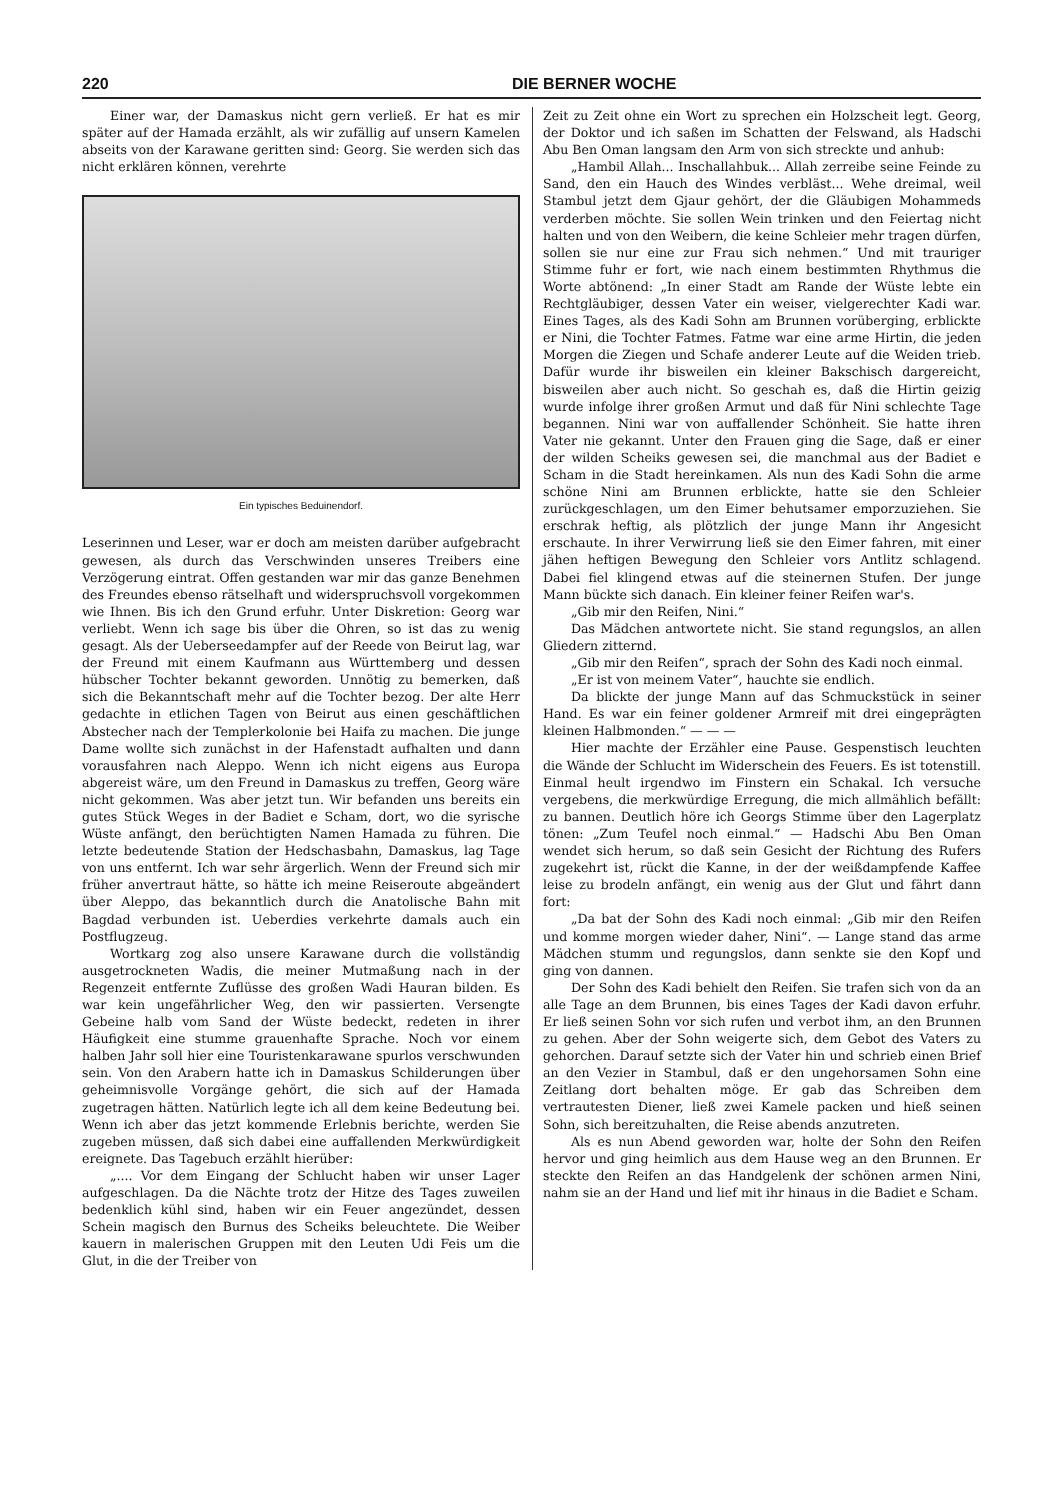220 DIE BERNER WOCHE
Einer war, der Damaskus nicht gern verließ. Er hat es mir später auf der Hamada erzählt, als wir zufällig auf unsern Kamelen abseits von der Karawane geritten sind: Georg. Sie werden sich das nicht erklären können, verehrte
Ein typisches Beduinendorf.
Leserinnen und Leser, war er doch am meisten darüber aufgebracht gewesen, als durch das Verschwinden unseres Treibers eine Verzögerung eintrat. Offen gestanden war mir das ganze Benehmen des Freundes ebenso rätselhaft und widerspruchsvoll vorgekommen wie Ihnen. Bis ich den Grund erfuhr. Unter Diskretion: Georg war verliebt. Wenn ich sage bis über die Ohren, so ist das zu wenig gesagt. Als der Ueberseedampfer auf der Reede von Beirut lag, war der Freund mit einem Kaufmann aus Württemberg und dessen hübscher Tochter bekannt geworden. Unnötig zu bemerken, daß sich die Bekanntschaft mehr auf die Tochter bezog. Der alte Herr gedachte in etlichen Tagen von Beirut aus einen geschäftlichen Abstecher nach der Templerkolonie bei Haifa zu machen. Die junge Dame wollte sich zunächst in der Hafenstadt aufhalten und dann vorausfahren nach Aleppo. Wenn ich nicht eigens aus Europa abgereist wäre, um den Freund in Damaskus zu treffen, Georg wäre nicht gekommen. Was aber jetzt tun. Wir befanden uns bereits ein gutes Stück Weges in der Badiet e Scham, dort, wo die syrische Wüste anfängt, den berüchtigten Namen Hamada zu führen. Die letzte bedeutende Station der Hedschasbahn, Damaskus, lag Tage von uns entfernt. Ich war sehr ärgerlich. Wenn der Freund sich mir früher anvertraut hätte, so hätte ich meine Reiseroute abgeändert über Aleppo, das bekanntlich durch die Anatolische Bahn mit Bagdad verbunden ist. Ueberdies verkehrte damals auch ein Postflugzeug.
Wortkarg zog also unsere Karawane durch die vollständig ausgetrockneten Wadis, die meiner Mutmaßung nach in der Regenzeit entfernte Zuflüsse des großen Wadi Hauran bilden. Es war kein ungefährlicher Weg, den wir passierten. Versengte Gebeine halb vom Sand der Wüste bedeckt, redeten in ihrer Häufigkeit eine stumme grauenhafte Sprache. Noch vor einem halben Jahr soll hier eine Touristenkarawane spurlos verschwunden sein. Von den Arabern hatte ich in Damaskus Schilderungen über geheimnisvolle Vorgänge gehört, die sich auf der Hamada zugetragen hätten. Natürlich legte ich all dem keine Bedeutung bei. Wenn ich aber das jetzt kommende Erlebnis berichte, werden Sie zugeben müssen, daß sich dabei eine auffallenden Merkwürdigkeit ereignete. Das Tagebuch erzählt hierüber:
„.... Vor dem Eingang der Schlucht haben wir unser Lager aufgeschlagen. Da die Nächte trotz der Hitze des Tages zuweilen bedenklich kühl sind, haben wir ein Feuer angezündet, dessen Schein magisch den Burnus des Scheiks beleuchtete. Die Weiber kauern in malerischen Gruppen mit den Leuten Udi Feis um die Glut, in die der Treiber von
Zeit zu Zeit ohne ein Wort zu sprechen ein Holzscheit legt. Georg, der Doktor und ich saßen im Schatten der Felswand, als Hadschi Abu Ben Oman langsam den Arm von sich streckte und anhub:
„Hambil Allah... Inschallahbuk... Allah zerreibe seine Feinde zu Sand, den ein Hauch des Windes verbläst... Wehe dreimal, weil Stambul jetzt dem Gjaur gehört, der die Gläubigen Mohammeds verderben möchte. Sie sollen Wein trinken und den Feiertag nicht halten und von den Weibern, die keine Schleier mehr tragen dürfen, sollen sie nur eine zur Frau sich nehmen.“ Und mit trauriger Stimme fuhr er fort, wie nach einem bestimmten Rhythmus die Worte abtönend: „In einer Stadt am Rande der Wüste lebte ein Rechtgläubiger, dessen Vater ein weiser, vielgerechter Kadi war. Eines Tages, als des Kadi Sohn am Brunnen vorüberging, erblickte er Nini, die Tochter Fatmes. Fatme war eine arme Hirtin, die jeden Morgen die Ziegen und Schafe anderer Leute auf die Weiden trieb. Dafür wurde ihr bisweilen ein kleiner Bakschisch dargereicht, bisweilen aber auch nicht. So geschah es, daß die Hirtin geizig wurde infolge ihrer großen Armut und daß für Nini schlechte Tage begannen. Nini war von auffallender Schönheit. Sie hatte ihren Vater nie gekannt. Unter den Frauen ging die Sage, daß er einer der wilden Scheiks gewesen sei, die manchmal aus der Badiet e Scham in die Stadt hereinkamen. Als nun des Kadi Sohn die arme schöne Nini am Brunnen erblickte, hatte sie den Schleier zurückgeschlagen, um den Eimer behutsamer emporzuziehen. Sie erschrak heftig, als plötzlich der junge Mann ihr Angesicht erschaute. In ihrer Verwirrung ließ sie den Eimer fahren, mit einer jähen heftigen Bewegung den Schleier vors Antlitz schlagend. Dabei fiel klingend etwas auf die steinernen Stufen. Der junge Mann bückte sich danach. Ein kleiner feiner Reifen war's.
„Gib mir den Reifen, Nini.“
Das Mädchen antwortete nicht. Sie stand regungslos, an allen Gliedern zitternd.
„Gib mir den Reifen“, sprach der Sohn des Kadi noch einmal.
„Er ist von meinem Vater“, hauchte sie endlich.
Da blickte der junge Mann auf das Schmuckstück in seiner Hand. Es war ein feiner goldener Armreif mit drei eingeprägten kleinen Halbmonden.“ — — —
Hier machte der Erzähler eine Pause. Gespenstisch leuchten die Wände der Schlucht im Widerschein des Feuers. Es ist totenstill. Einmal heult irgendwo im Finstern ein Schakal. Ich versuche vergebens, die merkwürdige Erregung, die mich allmählich befällt: zu bannen. Deutlich höre ich Georgs Stimme über den Lagerplatz tönen: „Zum Teufel noch einmal.“ — Hadschi Abu Ben Oman wendet sich herum, so daß sein Gesicht der Richtung des Rufers zugekehrt ist, rückt die Kanne, in der der weißdampfende Kaffee leise zu brodeln anfängt, ein wenig aus der Glut und fährt dann fort:
„Da bat der Sohn des Kadi noch einmal: „Gib mir den Reifen und komme morgen wieder daher, Nini“. — Lange stand das arme Mädchen stumm und regungslos, dann senkte sie den Kopf und ging von dannen.
Der Sohn des Kadi behielt den Reifen. Sie trafen sich von da an alle Tage an dem Brunnen, bis eines Tages der Kadi davon erfuhr. Er ließ seinen Sohn vor sich rufen und verbot ihm, an den Brunnen zu gehen. Aber der Sohn weigerte sich, dem Gebot des Vaters zu gehorchen. Darauf setzte sich der Vater hin und schrieb einen Brief an den Vezier in Stambul, daß er den ungehorsamen Sohn eine Zeitlang dort behalten möge. Er gab das Schreiben dem vertrautesten Diener, ließ zwei Kamele packen und hieß seinen Sohn, sich bereitzuhalten, die Reise abends anzutreten.
Als es nun Abend geworden war, holte der Sohn den Reifen hervor und ging heimlich aus dem Hause weg an den Brunnen. Er steckte den Reifen an das Handgelenk der schönen armen Nini, nahm sie an der Hand und lief mit ihr hinaus in die Badiet e Scham.